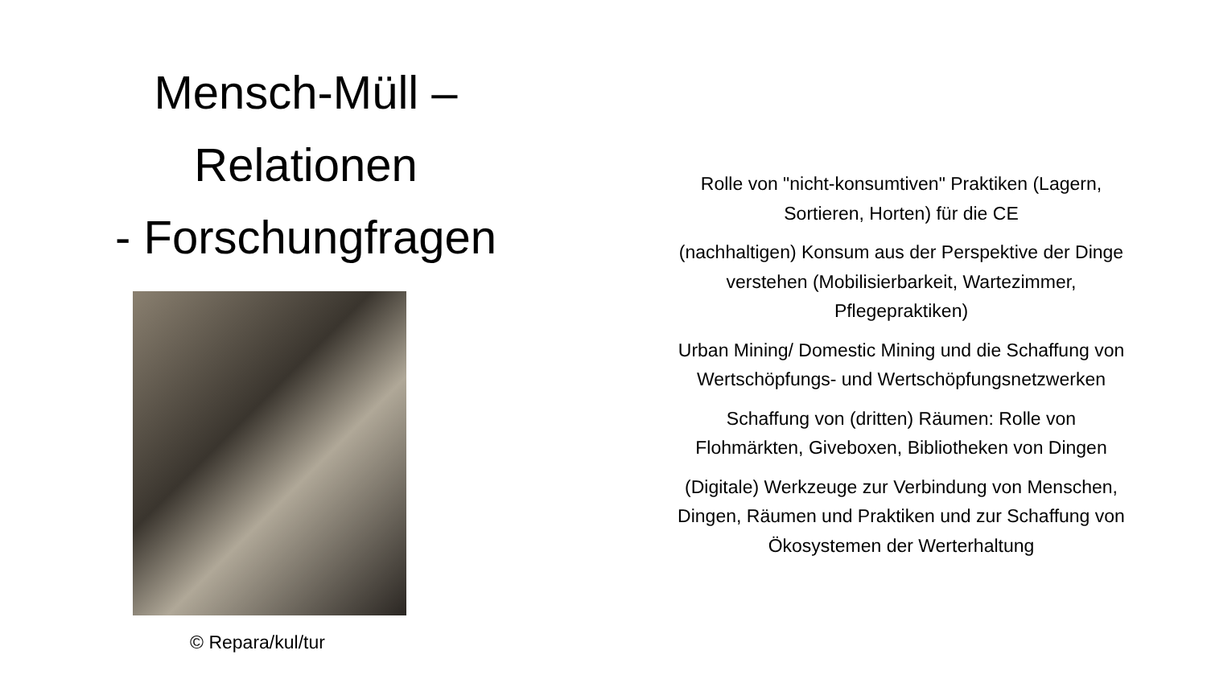Mensch-Müll –
Relationen
- Forschungfragen
© Repara/kul/tur
Rolle von "nicht-konsumtiven" Praktiken (Lagern,
Sortieren, Horten) für die CE
(nachhaltigen) Konsum aus der Perspektive der Dinge
verstehen (Mobilisierbarkeit, Wartezimmer,
Pflegepraktiken)
Urban Mining/ Domestic Mining und die Schaffung von
Wertschöpfungs- und Wertschöpfungsnetzwerken
Schaffung von (dritten) Räumen: Rolle von
Flohmärkten, Giveboxen, Bibliotheken von Dingen
(Digitale) Werkzeuge zur Verbindung von Menschen,
Dingen, Räumen und Praktiken und zur Schaffung von
Ökosystemen der Werterhaltung